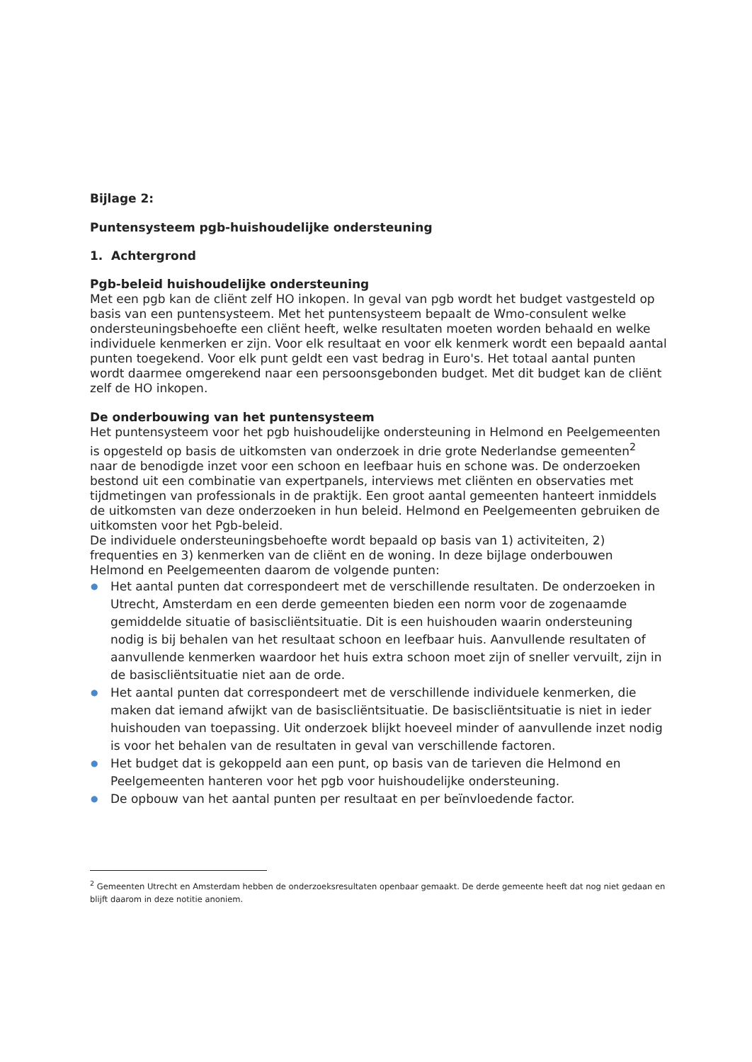Bijlage 2:
Puntensysteem pgb-huishoudelijke ondersteuning
1. Achtergrond
Pgb-beleid huishoudelijke ondersteuning
Met een pgb kan de cliënt zelf HO inkopen. In geval van pgb wordt het budget vastgesteld op basis van een puntensysteem. Met het puntensysteem bepaalt de Wmo-consulent welke ondersteuningsbehoefte een cliënt heeft, welke resultaten moeten worden behaald en welke individuele kenmerken er zijn. Voor elk resultaat en voor elk kenmerk wordt een bepaald aantal punten toegekend. Voor elk punt geldt een vast bedrag in Euro's. Het totaal aantal punten wordt daarmee omgerekend naar een persoonsgebonden budget. Met dit budget kan de cliënt zelf de HO inkopen.
De onderbouwing van het puntensysteem
Het puntensysteem voor het pgb huishoudelijke ondersteuning in Helmond en Peelgemeenten is opgesteld op basis de uitkomsten van onderzoek in drie grote Nederlandse gemeenten<sup>2</sup> naar de benodigde inzet voor een schoon en leefbaar huis en schone was. De onderzoeken bestond uit een combinatie van expertpanels, interviews met cliënten en observaties met tijdmetingen van professionals in de praktijk. Een groot aantal gemeenten hanteert inmiddels de uitkomsten van deze onderzoeken in hun beleid. Helmond en Peelgemeenten gebruiken de uitkomsten voor het Pgb-beleid.
De individuele ondersteuningsbehoefte wordt bepaald op basis van 1) activiteiten, 2) frequenties en 3) kenmerken van de cliënt en de woning. In deze bijlage onderbouwen Helmond en Peelgemeenten daarom de volgende punten:
● Het aantal punten dat correspondeert met de verschillende resultaten. De onderzoeken in Utrecht, Amsterdam en een derde gemeenten bieden een norm voor de zogenaamde gemiddelde situatie of basiscliëntsituatie. Dit is een huishouden waarin ondersteuning nodig is bij behalen van het resultaat schoon en leefbaar huis. Aanvullende resultaten of aanvullende kenmerken waardoor het huis extra schoon moet zijn of sneller vervuilt, zijn in de basiscliëntsituatie niet aan de orde.
● Het aantal punten dat correspondeert met de verschillende individuele kenmerken, die maken dat iemand afwijkt van de basiscliëntsituatie. De basiscliëntsituatie is niet in ieder huishouden van toepassing. Uit onderzoek blijkt hoeveel minder of aanvullende inzet nodig is voor het behalen van de resultaten in geval van verschillende factoren.
● Het budget dat is gekoppeld aan een punt, op basis van de tarieven die Helmond en Peelgemeenten hanteren voor het pgb voor huishoudelijke ondersteuning.
● De opbouw van het aantal punten per resultaat en per beïnvloedende factor.
<sup>2</sup> Gemeenten Utrecht en Amsterdam hebben de onderzoeksresultaten openbaar gemaakt. De derde gemeente heeft dat nog niet gedaan en blijft daarom in deze notitie anoniem.